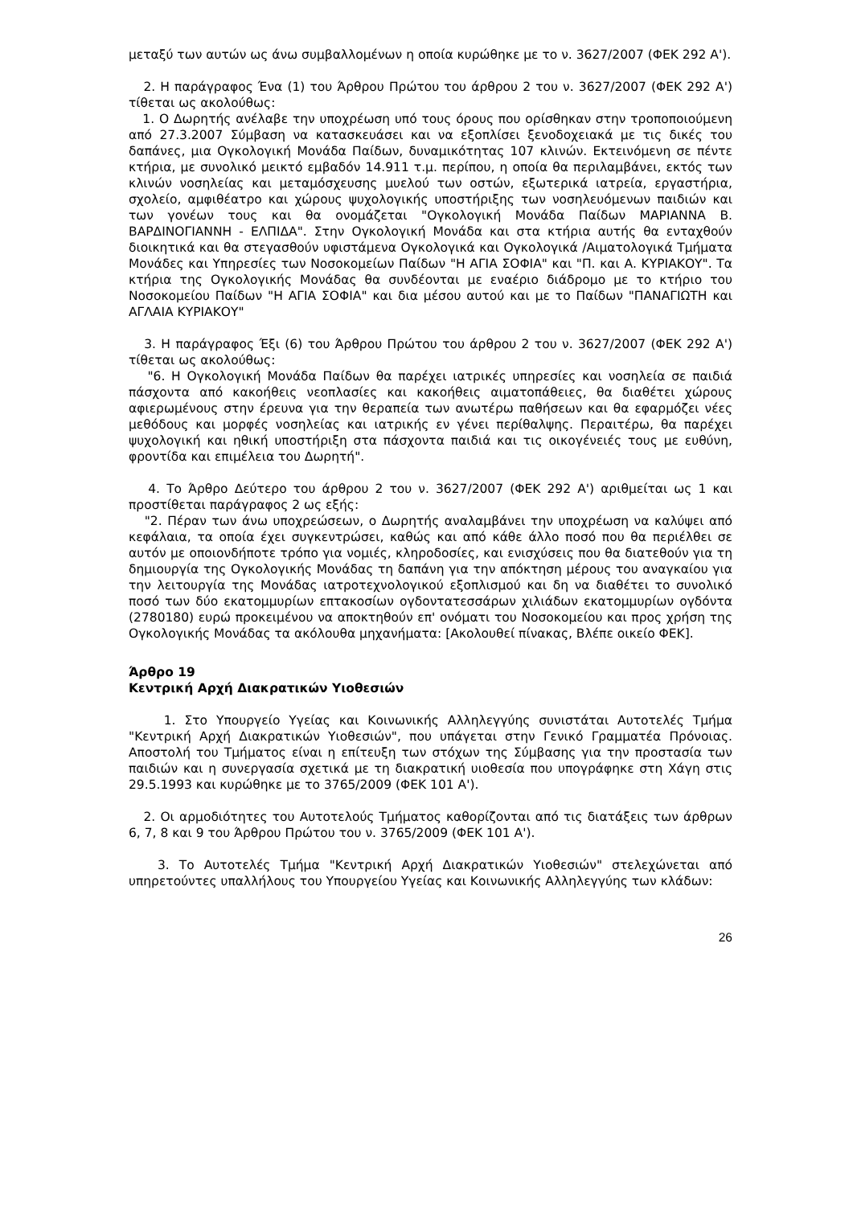μεταξύ των αυτών ως άνω συμβαλλομένων η οποία κυρώθηκε με το ν. 3627/2007 (ΦΕΚ 292 Α').
2. Η παράγραφος Ένα (1) του Άρθρου Πρώτου του άρθρου 2 του ν. 3627/2007 (ΦΕΚ 292 Α') τίθεται ως ακολούθως:
1. Ο Δωρητής ανέλαβε την υποχρέωση υπό τους όρους που ορίσθηκαν στην τροποποιούμενη από 27.3.2007 Σύμβαση να κατασκευάσει και να εξοπλίσει ξενοδοχειακά με τις δικές του δαπάνες, μια Ογκολογική Μονάδα Παίδων, δυναμικότητας 107 κλινών. Εκτεινόμενη σε πέντε κτήρια, με συνολικό μεικτό εμβαδόν 14.911 τ.μ. περίπου, η οποία θα περιλαμβάνει, εκτός των κλινών νοσηλείας και μεταμόσχευσης μυελού των οστών, εξωτερικά ιατρεία, εργαστήρια, σχολείο, αμφιθέατρο και χώρους ψυχολογικής υποστήριξης των νοσηλευόμενων παιδιών και των γονέων τους και θα ονομάζεται "Ογκολογική Μονάδα Παίδων ΜΑΡΙΑΝΝΑ Β. ΒΑΡΔΙΝΟΓΙΑΝΝΗ - ΕΛΠΙΔΑ". Στην Ογκολογική Μονάδα και στα κτήρια αυτής θα ενταχθούν διοικητικά και θα στεγασθούν υφιστάμενα Ογκολογικά και Ογκολογικά /Αιματολογικά Τμήματα Μονάδες και Υπηρεσίες των Νοσοκομείων Παίδων "Η ΑΓΙΑ ΣΟΦΙΑ" και "Π. και Α. ΚΥΡΙΑΚΟΥ". Τα κτήρια της Ογκολογικής Μονάδας θα συνδέονται με εναέριο διάδρομο με το κτήριο του Νοσοκομείου Παίδων "Η ΑΓΙΑ ΣΟΦΙΑ" και δια μέσου αυτού και με το Παίδων "ΠΑΝΑΓΙΩΤΗ και ΑΓΛΑΙΑ ΚΥΡΙΑΚΟΥ"
3. Η παράγραφος Έξι (6) του Άρθρου Πρώτου του άρθρου 2 του ν. 3627/2007 (ΦΕΚ 292 Α') τίθεται ως ακολούθως:
"6. Η Ογκολογική Μονάδα Παίδων θα παρέχει ιατρικές υπηρεσίες και νοσηλεία σε παιδιά πάσχοντα από κακοήθεις νεοπλασίες και κακοήθεις αιματοπάθειες, θα διαθέτει χώρους αφιερωμένους στην έρευνα για την θεραπεία των ανωτέρω παθήσεων και θα εφαρμόζει νέες μεθόδους και μορφές νοσηλείας και ιατρικής εν γένει περίθαλψης. Περαιτέρω, θα παρέχει ψυχολογική και ηθική υποστήριξη στα πάσχοντα παιδιά και τις οικογένειές τους με ευθύνη, φροντίδα και επιμέλεια του Δωρητή".
4. Το Άρθρο Δεύτερο του άρθρου 2 του ν. 3627/2007 (ΦΕΚ 292 Α') αριθμείται ως 1 και προστίθεται παράγραφος 2 ως εξής:
"2. Πέραν των άνω υποχρεώσεων, ο Δωρητής αναλαμβάνει την υποχρέωση να καλύψει από κεφάλαια, τα οποία έχει συγκεντρώσει, καθώς και από κάθε άλλο ποσό που θα περιέλθει σε αυτόν με οποιονδήποτε τρόπο για νομιές, κληροδοσίες, και ενισχύσεις που θα διατεθούν για τη δημιουργία της Ογκολογικής Μονάδας τη δαπάνη για την απόκτηση μέρους του αναγκαίου για την λειτουργία της Μονάδας ιατροτεχνολογικού εξοπλισμού και δη να διαθέτει το συνολικό ποσό των δύο εκατομμυρίων επτακοσίων ογδοντατεσσάρων χιλιάδων εκατομμυρίων ογδόντα (2780180) ευρώ προκειμένου να αποκτηθούν επ' ονόματι του Νοσοκομείου και προς χρήση της Ογκολογικής Μονάδας τα ακόλουθα μηχανήματα: [Ακολουθεί πίνακας, Βλέπε οικείο ΦΕΚ].
Άρθρο 19
Κεντρική Αρχή Διακρατικών Υιοθεσιών
1. Στο Υπουργείο Υγείας και Κοινωνικής Αλληλεγγύης συνιστάται Αυτοτελές Τμήμα "Κεντρική Αρχή Διακρατικών Υιοθεσιών", που υπάγεται στην Γενικό Γραμματέα Πρόνοιας. Αποστολή του Τμήματος είναι η επίτευξη των στόχων της Σύμβασης για την προστασία των παιδιών και η συνεργασία σχετικά με τη διακρατική υιοθεσία που υπογράφηκε στη Χάγη στις 29.5.1993 και κυρώθηκε με το 3765/2009 (ΦΕΚ 101 Α').
2. Οι αρμοδιότητες του Αυτοτελούς Τμήματος καθορίζονται από τις διατάξεις των άρθρων 6, 7, 8 και 9 του Άρθρου Πρώτου του ν. 3765/2009 (ΦΕΚ 101 Α').
3. Το Αυτοτελές Τμήμα "Κεντρική Αρχή Διακρατικών Υιοθεσιών" στελεχώνεται από υπηρετούντες υπαλλήλους του Υπουργείου Υγείας και Κοινωνικής Αλληλεγγύης των κλάδων:
26